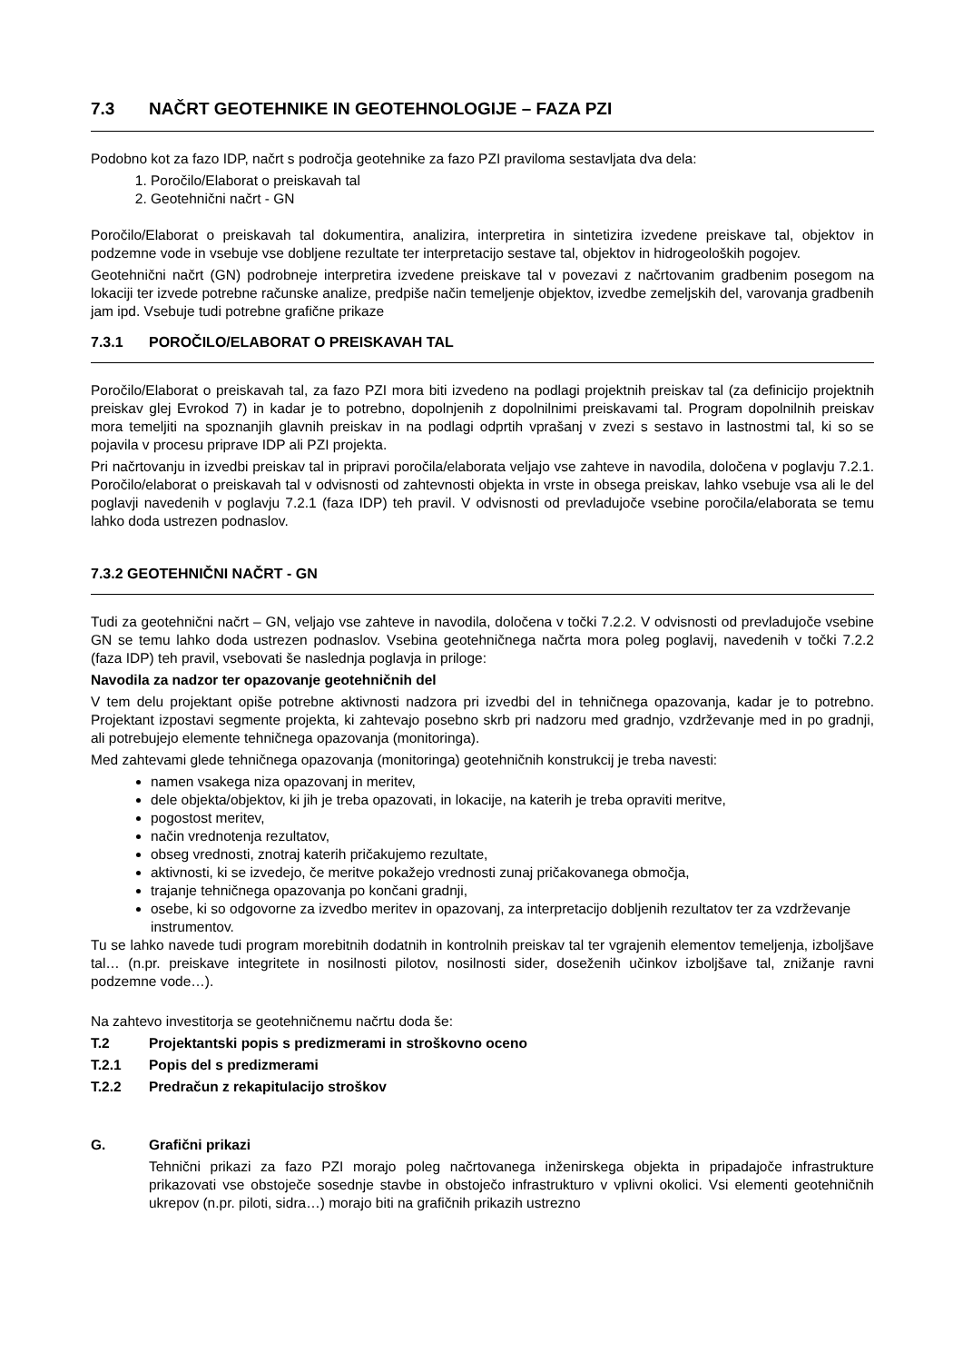7.3 NAČRT GEOTEHNIKE IN GEOTEHNOLOGIJE – FAZA PZI
Podobno kot za fazo IDP, načrt s področja geotehnike za fazo PZI praviloma sestavljata dva dela:
1. Poročilo/Elaborat o preiskavah tal
2. Geotehnični načrt - GN
Poročilo/Elaborat o preiskavah tal dokumentira, analizira, interpretira in sintetizira izvedene preiskave tal, objektov in podzemne vode in vsebuje vse dobljene rezultate ter interpretacijo sestave tal, objektov in hidrogeoloških pogojev.
Geotehnični načrt (GN) podrobneje interpretira izvedene preiskave tal v povezavi z načrtovanim gradbenim posegom na lokaciji ter izvede potrebne računske analize, predpiše način temeljenje objektov, izvedbe zemeljskih del, varovanja gradbenih jam ipd. Vsebuje tudi potrebne grafične prikaze
7.3.1 POROČILO/ELABORAT O PREISKAVAH TAL
Poročilo/Elaborat o preiskavah tal, za fazo PZI mora biti izvedeno na podlagi projektnih preiskav tal (za definicijo projektnih preiskav glej Evrokod 7) in kadar je to potrebno, dopolnjenih z dopolnilnimi preiskavami tal. Program dopolnilnih preiskav mora temeljiti na spoznanjih glavnih preiskav in na podlagi odprtih vprašanj v zvezi s sestavo in lastnostmi tal, ki so se pojavila v procesu priprave IDP ali PZI projekta.
Pri načrtovanju in izvedbi preiskav tal in pripravi poročila/elaborata veljajo vse zahteve in navodila, določena v poglavju 7.2.1. Poročilo/elaborat o preiskavah tal v odvisnosti od zahtevnosti objekta in vrste in obsega preiskav, lahko vsebuje vsa ali le del poglavji navedenih v poglavju 7.2.1 (faza IDP) teh pravil. V odvisnosti od prevladujoče vsebine poročila/elaborata se temu lahko doda ustrezen podnaslov.
7.3.2 GEOTEHNIČNI NAČRT - GN
Tudi za geotehnični načrt – GN, veljajo vse zahteve in navodila, določena v točki 7.2.2. V odvisnosti od prevladujoče vsebine GN se temu lahko doda ustrezen podnaslov. Vsebina geotehničnega načrta mora poleg poglavij, navedenih v točki 7.2.2 (faza IDP) teh pravil, vsebovati še naslednja poglavja in priloge:
Navodila za nadzor ter opazovanje geotehničnih del
V tem delu projektant opiše potrebne aktivnosti nadzora pri izvedbi del in tehničnega opazovanja, kadar je to potrebno. Projektant izpostavi segmente projekta, ki zahtevajo posebno skrb pri nadzoru med gradnjo, vzdrževanje med in po gradnji, ali potrebujejo elemente tehničnega opazovanja (monitoringa).
Med zahtevami glede tehničnega opazovanja (monitoringa) geotehničnih konstrukcij je treba navesti:
namen vsakega niza opazovanj in meritev,
dele objekta/objektov, ki jih je treba opazovati, in lokacije, na katerih je treba opraviti meritve,
pogostost meritev,
način vrednotenja rezultatov,
obseg vrednosti, znotraj katerih pričakujemo rezultate,
aktivnosti, ki se izvedejo, če meritve pokažejo vrednosti zunaj pričakovanega območja,
trajanje tehničnega opazovanja po končani gradnji,
osebe, ki so odgovorne za izvedbo meritev in opazovanj, za interpretacijo dobljenih rezultatov ter za vzdrževanje instrumentov.
Tu se lahko navede tudi program morebitnih dodatnih in kontrolnih preiskav tal ter vgrajenih elementov temeljenja, izboljšave tal… (n.pr. preiskave integritete in nosilnosti pilotov, nosilnosti sider, doseženih učinkov izboljšave tal, znižanje ravni podzemne vode…).
Na zahtevo investitorja se geotehničnemu načrtu doda še:
T.2 Projektantski popis s predizmerami in stroškovno oceno
T.2.1 Popis del s predizmerami
T.2.2 Predračun z rekapitulacijo stroškov
G. Grafični prikazi
Tehnični prikazi za fazo PZI morajo poleg načrtovanega inženirskega objekta in pripadajoče infrastrukture prikazovati vse obstoječe sosednje stavbe in obstoječo infrastrukturo v vplivni okolici. Vsi elementi geotehničnih ukrepov (n.pr. piloti, sidra…) morajo biti na grafičnih prikazih ustrezno